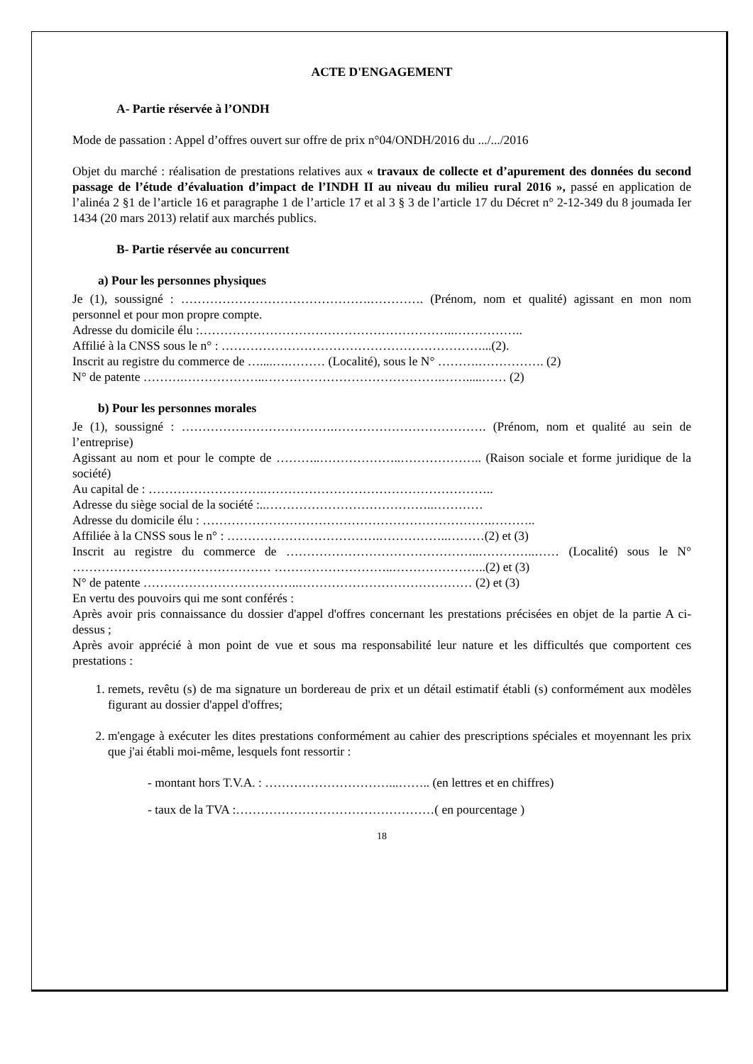ACTE D'ENGAGEMENT
A- Partie réservée à l’ONDH
Mode de passation : Appel d’offres ouvert sur offre de prix n°04/ONDH/2016 du .../.../2016
Objet du marché : réalisation de prestations relatives aux « travaux de collecte et d’apurement des données du second passage de l’étude d’évaluation d’impact de l’INDH II au niveau du milieu rural 2016 », passé en application de l’alinéa 2 §1 de l’article 16 et paragraphe 1 de l’article 17 et al 3 § 3 de l’article 17 du Décret n° 2-12-349 du 8 joumada Ier 1434 (20 mars 2013) relatif aux marchés publics.
B- Partie réservée au concurrent
a) Pour les personnes physiques
Je (1), soussigné : ……………………………………….…………. (Prénom, nom et qualité) agissant en mon nom personnel et pour mon propre compte.
Adresse du domicile élu :……………………………………………………..……………..
Affilié à la CNSS sous le n° : ………………………………………………………...(2).
Inscrit au registre du commerce de …....….……… (Localité), sous le N° ……….……………. (2)
N° de patente ……….………………..…………………………………….…….....…… (2)
b) Pour les personnes morales
Je (1), soussigné : ……………………………….………………………………. (Prénom, nom et qualité au sein de l’entreprise)
Agissant au nom et pour le compte de ………..………………..……………….. (Raison sociale et forme juridique de la société)
Au capital de : ……………………….………………………………………………..
Adresse du siège social de la société :..…………………………………..…………
Adresse du domicile élu : …………………………………………………………….………..
Affiliée à la CNSS sous le n° : ……………………………….……………..………(2) et (3)
Inscrit au registre du commerce de ………………………………………..…………..…… (Localité) sous le N° ………………………………………… ………………………..…………………..(2) et (3)
N° de patente ………………………………..…………………………………… (2) et (3)
En vertu des pouvoirs qui me sont conférés :
Après avoir pris connaissance du dossier d'appel d'offres concernant les prestations précisées en objet de la partie A ci-dessus ;
Après avoir apprécié à mon point de vue et sous ma responsabilité leur nature et les difficultés que comportent ces prestations :
1. remets, revêtu (s) de ma signature un bordereau de prix et un détail estimatif établi (s) conformément aux modèles figurant au dossier d'appel d'offres;
2. m'engage à exécuter les dites prestations conformément au cahier des prescriptions spéciales et moyennant les prix que j'ai établi moi-même, lesquels font ressortir :
- montant hors T.V.A. : …………………………...…….. (en lettres et en chiffres)
- taux de la TVA :…………………………………………( en pourcentage )
18